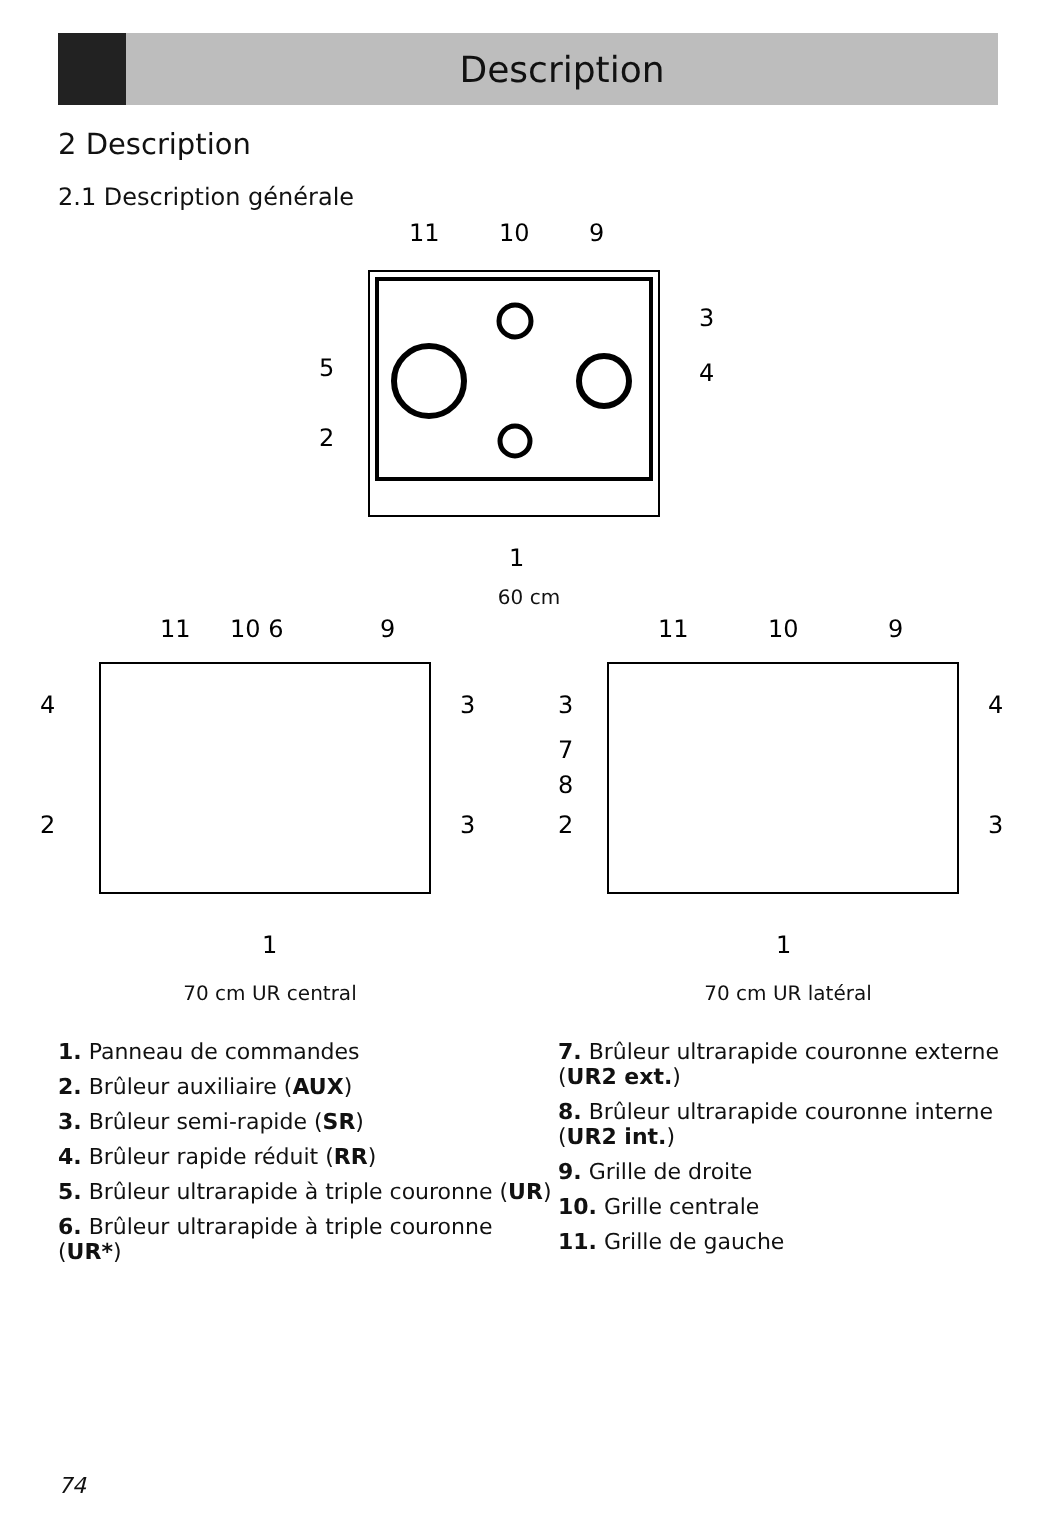Description
2 Description
2.1 Description générale
11
10
9
3
5
4
2
1
60 cm
11
10 6
9
4
3
2
3
1
70 cm UR central
11
10
9
3
4
7
8
2
3
1
70 cm UR latéral
1. Panneau de commandes
2. Brûleur auxiliaire (AUX)
3. Brûleur semi-rapide (SR)
4. Brûleur rapide réduit (RR)
5. Brûleur ultrarapide à triple couronne (UR)
6. Brûleur ultrarapide à triple couronne (UR*)
7. Brûleur ultrarapide couronne externe (UR2 ext.)
8. Brûleur ultrarapide couronne interne (UR2 int.)
9. Grille de droite
10. Grille centrale
11. Grille de gauche
74